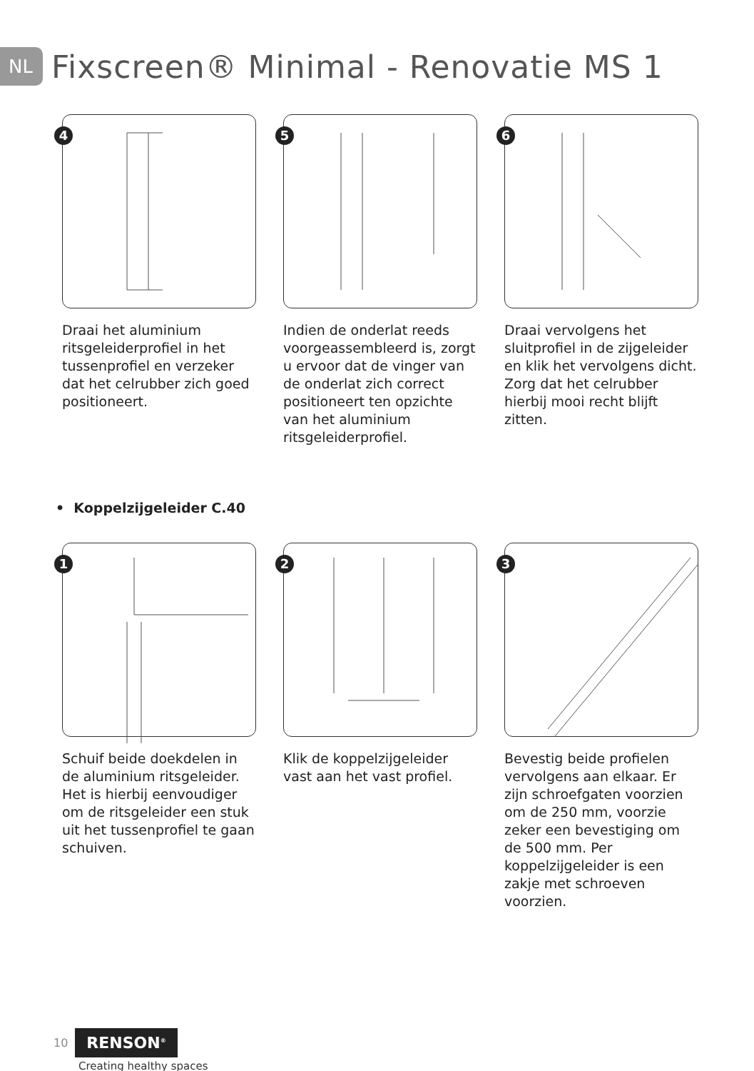NL
Fixscreen® Minimal - Renovatie MS 1
4
Draai het aluminium ritsgeleiderprofiel in het tussenprofiel en verzeker dat het celrubber zich goed positioneert.
5
Indien de onderlat reeds voorgeassembleerd is, zorgt u ervoor dat de vinger van de onderlat zich correct positioneert ten opzichte van het aluminium ritsgeleiderprofiel.
6
Draai vervolgens het sluitprofiel in de zijgeleider en klik het vervolgens dicht. Zorg dat het celrubber hierbij mooi recht blijft zitten.
• Koppelzijgeleider C.40
1
Schuif beide doekdelen in de aluminium ritsgeleider. Het is hierbij eenvoudiger om de ritsgeleider een stuk uit het tussenprofiel te gaan schuiven.
2
Klik de koppelzijgeleider vast aan het vast profiel.
3
Bevestig beide profielen vervolgens aan elkaar. Er zijn schroefgaten voorzien om de 250 mm, voorzie zeker een bevestiging om de 500 mm. Per koppelzijgeleider is een zakje met schroeven voorzien.
10 RENSON<sup>®</sup>
Creating healthy spaces